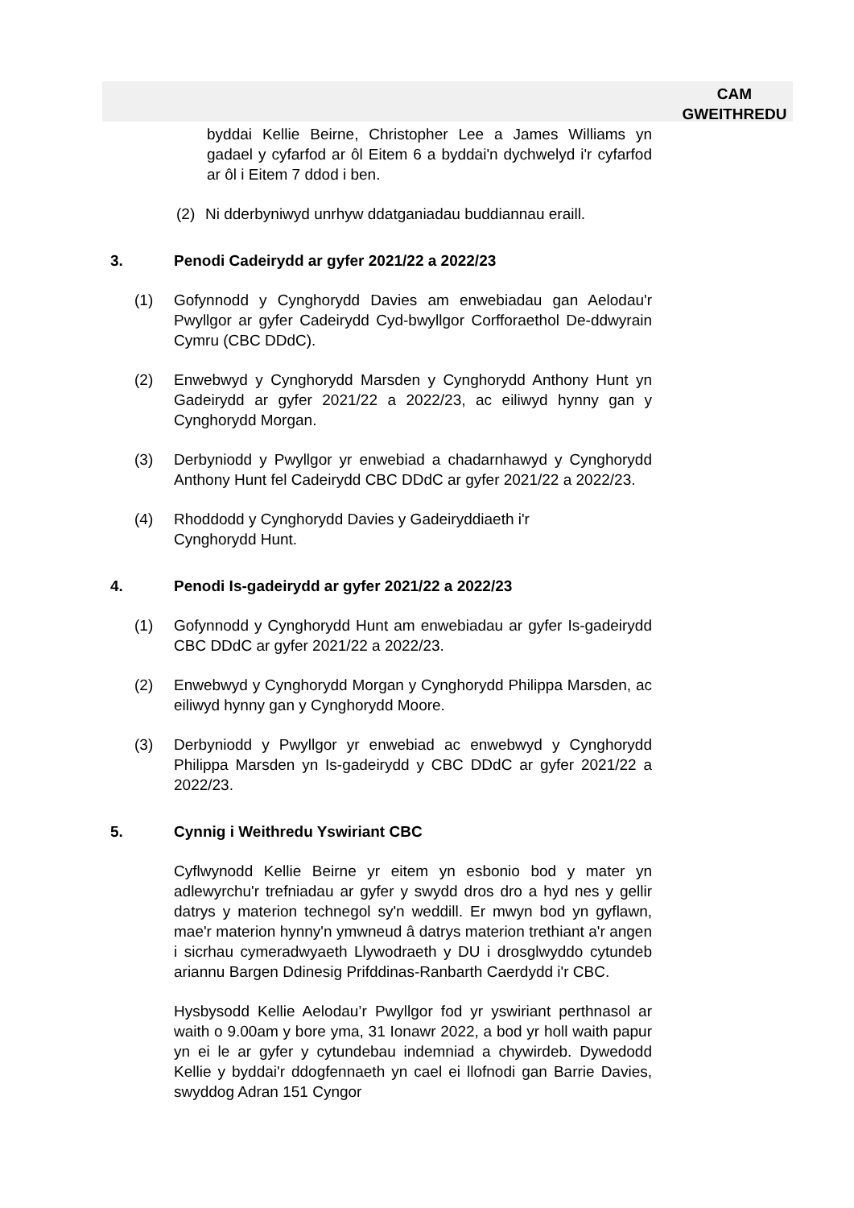CAM
GWEITHREDU
byddai Kellie Beirne, Christopher Lee a James Williams yn gadael y cyfarfod ar ôl Eitem 6 a byddai'n dychwelyd i'r cyfarfod ar ôl i Eitem 7 ddod i ben.
(2) Ni dderbyniwyd unrhyw ddatganiadau buddiannau eraill.
3. Penodi Cadeirydd ar gyfer 2021/22 a 2022/23
(1) Gofynnodd y Cynghorydd Davies am enwebiadau gan Aelodau'r Pwyllgor ar gyfer Cadeirydd Cyd-bwyllgor Corfforaethol De-ddwyrain Cymru (CBC DDdC).
(2) Enwebwyd y Cynghorydd Marsden y Cynghorydd Anthony Hunt yn Gadeirydd ar gyfer 2021/22 a 2022/23, ac eiliwyd hynny gan y Cynghorydd Morgan.
(3) Derbyniodd y Pwyllgor yr enwebiad a chadarnhawyd y Cynghorydd Anthony Hunt fel Cadeirydd CBC DDdC ar gyfer 2021/22 a 2022/23.
(4) Rhoddodd y Cynghorydd Davies y Gadeiryddiaeth i'r
Cynghorydd Hunt.
4. Penodi Is-gadeirydd ar gyfer 2021/22 a 2022/23
(1) Gofynnodd y Cynghorydd Hunt am enwebiadau ar gyfer Is-gadeirydd CBC DDdC ar gyfer 2021/22 a 2022/23.
(2) Enwebwyd y Cynghorydd Morgan y Cynghorydd Philippa Marsden, ac eiliwyd hynny gan y Cynghorydd Moore.
(3) Derbyniodd y Pwyllgor yr enwebiad ac enwebwyd y Cynghorydd Philippa Marsden yn Is-gadeirydd y CBC DDdC ar gyfer 2021/22 a 2022/23.
5. Cynnig i Weithredu Yswiriant CBC
Cyflwynodd Kellie Beirne yr eitem yn esbonio bod y mater yn adlewyrchu'r trefniadau ar gyfer y swydd dros dro a hyd nes y gellir datrys y materion technegol sy'n weddill. Er mwyn bod yn gyflawn, mae'r materion hynny'n ymwneud â datrys materion trethiant a'r angen i sicrhau cymeradwyaeth Llywodraeth y DU i drosglwyddo cytundeb ariannu Bargen Ddinesig Prifddinas-Ranbarth Caerdydd i'r CBC.
Hysbysodd Kellie Aelodau’r Pwyllgor fod yr yswiriant perthnasol ar waith o 9.00am y bore yma, 31 Ionawr 2022, a bod yr holl waith papur yn ei le ar gyfer y cytundebau indemniad a chywirdeb. Dywedodd Kellie y byddai'r ddogfennaeth yn cael ei llofnodi gan Barrie Davies, swyddog Adran 151 Cyngor